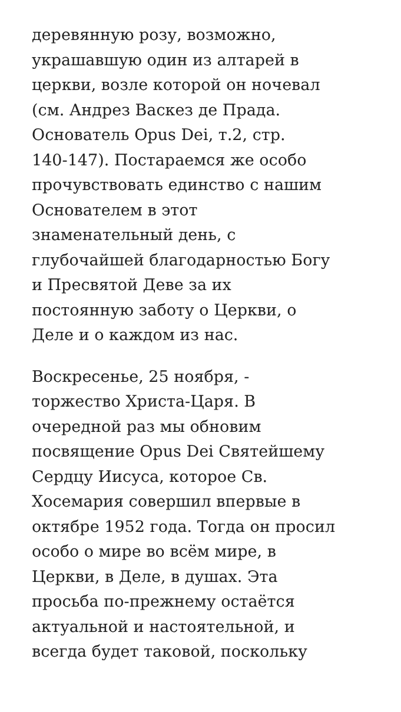деревянную розу, возможно,
украшавшую один из алтарей в
церкви, возле которой он ночевал
(см. Андрез Васкез де Прада.
Основатель Opus Dei, т.2, стр.
140-147). Постараемся же особо
прочувствовать единство с нашим
Основателем в этот
знаменательный день, с
глубочайшей благодарностью Богу
и Пресвятой Деве за их
постоянную заботу о Церкви, о
Деле и о каждом из нас.
Воскресенье, 25 ноября, -
торжество Христа-Царя. В
очередной раз мы обновим
посвящение Opus Dei Святейшему
Сердцу Иисуса, которое Св.
Хосемария совершил впервые в
октябре 1952 года. Тогда он просил
особо о мире во всём мире, в
Церкви, в Деле, в душах. Эта
просьба по-прежнему остаётся
актуальной и настоятельной, и
всегда будет таковой, поскольку